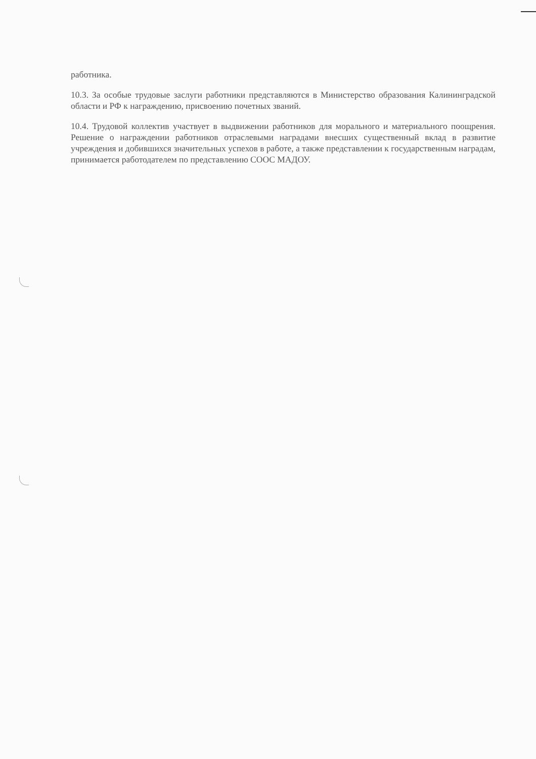работника.
10.3. За особые трудовые заслуги работники представляются в Министерство образования Калининградской области и РФ к награждению, присвоению почетных званий.
10.4. Трудовой коллектив участвует в выдвижении работников для морального и материального поощрения. Решение о награждении работников отраслевыми наградами внесших существенный вклад в развитие учреждения и добившихся значительных успехов в работе, а также представлении к государственным наградам, принимается работодателем по представлению СООС МАДОУ.